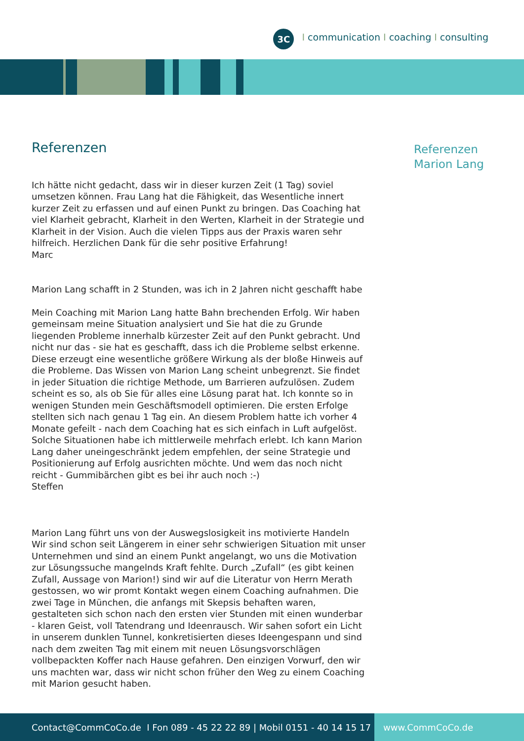3C
Icommunication I coaching I consulting
Referenzen
Ich hätte nicht gedacht, dass wir in dieser kurzen Zeit (1 Tag) soviel umsetzen können. Frau Lang hat die Fähigkeit, das Wesentliche innert kurzer Zeit zu erfassen und auf einen Punkt zu bringen. Das Coaching hat viel Klarheit gebracht, Klarheit in den Werten, Klarheit in der Strategie und Klarheit in der Vision. Auch die vielen Tipps aus der Praxis waren sehr hilfreich. Herzlichen Dank für die sehr positive Erfahrung!
Marc
Marion Lang schafft in 2 Stunden, was ich in 2 Jahren nicht geschafft habe
Mein Coaching mit Marion Lang hatte Bahn brechenden Erfolg. Wir haben gemeinsam meine Situation analysiert und Sie hat die zu Grunde liegenden Probleme innerhalb kürzester Zeit auf den Punkt gebracht. Und nicht nur das - sie hat es geschafft, dass ich die Probleme selbst erkenne. Diese erzeugt eine wesentliche größere Wirkung als der bloße Hinweis auf die Probleme. Das Wissen von Marion Lang scheint unbegrenzt. Sie findet in jeder Situation die richtige Methode, um Barrieren aufzulösen. Zudem scheint es so, als ob Sie für alles eine Lösung parat hat. Ich konnte so in wenigen Stunden mein Geschäftsmodell optimieren. Die ersten Erfolge stellten sich nach genau 1 Tag ein. An diesem Problem hatte ich vorher 4 Monate gefeilt - nach dem Coaching hat es sich einfach in Luft aufgelöst. Solche Situationen habe ich mittlerweile mehrfach erlebt. Ich kann Marion Lang daher uneingeschränkt jedem empfehlen, der seine Strategie und Positionierung auf Erfolg ausrichten möchte. Und wem das noch nicht reicht - Gummibärchen gibt es bei ihr auch noch :-)
Steffen
Marion Lang führt uns von der Auswegslosigkeit ins motivierte Handeln
Wir sind schon seit Längerem in einer sehr schwierigen Situation mit unser Unternehmen und sind an einem Punkt angelangt, wo uns die Motivation zur Lösungssuche mangelnds Kraft fehlte. Durch „Zufall“ (es gibt keinen Zufall, Aussage von Marion!) sind wir auf die Literatur von Herrn Merath gestossen, wo wir promt Kontakt wegen einem Coaching aufnahmen. Die zwei Tage in München, die anfangs mit Skepsis behaften waren, gestalteten sich schon nach den ersten vier Stunden mit einen wunderbar - klaren Geist, voll Tatendrang und Ideenrausch. Wir sahen sofort ein Licht in unserem dunklen Tunnel, konkretisierten dieses Ideengespann und sind nach dem zweiten Tag mit einem mit neuen Lösungsvorschlägen vollbepackten Koffer nach Hause gefahren. Den einzigen Vorwurf, den wir uns machten war, dass wir nicht schon früher den Weg zu einem Coaching mit Marion gesucht haben.
Referenzen
Marion Lang
Contact@CommCoCo.de I Fon 089 - 45 22 22 89 | Mobil 0151 - 40 14 15 17
www.CommCoCo.de